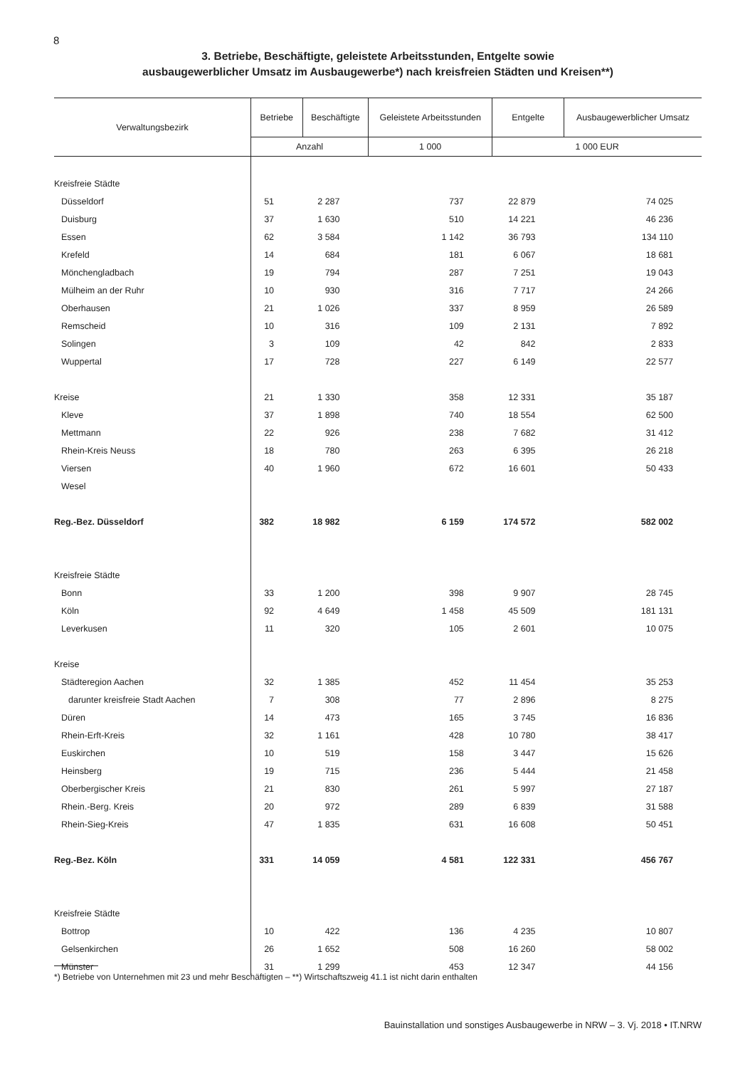8
3. Betriebe, Beschäftigte, geleistete Arbeitsstunden, Entgelte sowie
ausbaugewerblicher Umsatz im Ausbaugewerbe*) nach kreisfreien Städten und Kreisen**)
| Verwaltungsbezirk | Betriebe | Beschäftigte | Geleistete Arbeitsstunden | Entgelte | Ausbaugewerblicher Umsatz |
| --- | --- | --- | --- | --- | --- |
| | Anzahl | | 1 000 | 1 000 EUR | |
| Kreisfreie Städte | | | | | |
| Düsseldorf | 51 | 2 287 | 737 | 22 879 | 74 025 |
| Duisburg | 37 | 1 630 | 510 | 14 221 | 46 236 |
| Essen | 62 | 3 584 | 1 142 | 36 793 | 134 110 |
| Krefeld | 14 | 684 | 181 | 6 067 | 18 681 |
| Mönchengladbach | 19 | 794 | 287 | 7 251 | 19 043 |
| Mülheim an der Ruhr | 10 | 930 | 316 | 7 717 | 24 266 |
| Oberhausen | 21 | 1 026 | 337 | 8 959 | 26 589 |
| Remscheid | 10 | 316 | 109 | 2 131 | 7 892 |
| Solingen | 3 | 109 | 42 | 842 | 2 833 |
| Wuppertal | 17 | 728 | 227 | 6 149 | 22 577 |
| Kreise | 21 | 1 330 | 358 | 12 331 | 35 187 |
| Kleve | 37 | 1 898 | 740 | 18 554 | 62 500 |
| Mettmann | 22 | 926 | 238 | 7 682 | 31 412 |
| Rhein-Kreis Neuss | 18 | 780 | 263 | 6 395 | 26 218 |
| Viersen | 40 | 1 960 | 672 | 16 601 | 50 433 |
| Wesel | | | | | |
| Reg.-Bez. Düsseldorf | 382 | 18 982 | 6 159 | 174 572 | 582 002 |
| Kreisfreie Städte | | | | | |
| Bonn | 33 | 1 200 | 398 | 9 907 | 28 745 |
| Köln | 92 | 4 649 | 1 458 | 45 509 | 181 131 |
| Leverkusen | 11 | 320 | 105 | 2 601 | 10 075 |
| Kreise | | | | | |
| Städteregion Aachen | 32 | 1 385 | 452 | 11 454 | 35 253 |
| darunter kreisfreie Stadt Aachen | 7 | 308 | 77 | 2 896 | 8 275 |
| Düren | 14 | 473 | 165 | 3 745 | 16 836 |
| Rhein-Erft-Kreis | 32 | 1 161 | 428 | 10 780 | 38 417 |
| Euskirchen | 10 | 519 | 158 | 3 447 | 15 626 |
| Heinsberg | 19 | 715 | 236 | 5 444 | 21 458 |
| Oberbergischer Kreis | 21 | 830 | 261 | 5 997 | 27 187 |
| Rhein.-Berg. Kreis | 20 | 972 | 289 | 6 839 | 31 588 |
| Rhein-Sieg-Kreis | 47 | 1 835 | 631 | 16 608 | 50 451 |
| Reg.-Bez. Köln | 331 | 14 059 | 4 581 | 122 331 | 456 767 |
| Kreisfreie Städte | | | | | |
| Bottrop | 10 | 422 | 136 | 4 235 | 10 807 |
| Gelsenkirchen | 26 | 1 652 | 508 | 16 260 | 58 002 |
| Münster | 31 | 1 299 | 453 | 12 347 | 44 156 |
*) Betriebe von Unternehmen mit 23 und mehr Beschäftigten – **) Wirtschaftszweig 41.1 ist nicht darin enthalten
Bauinstallation und sonstiges Ausbaugewerbe in NRW – 3. Vj. 2018 • IT.NRW